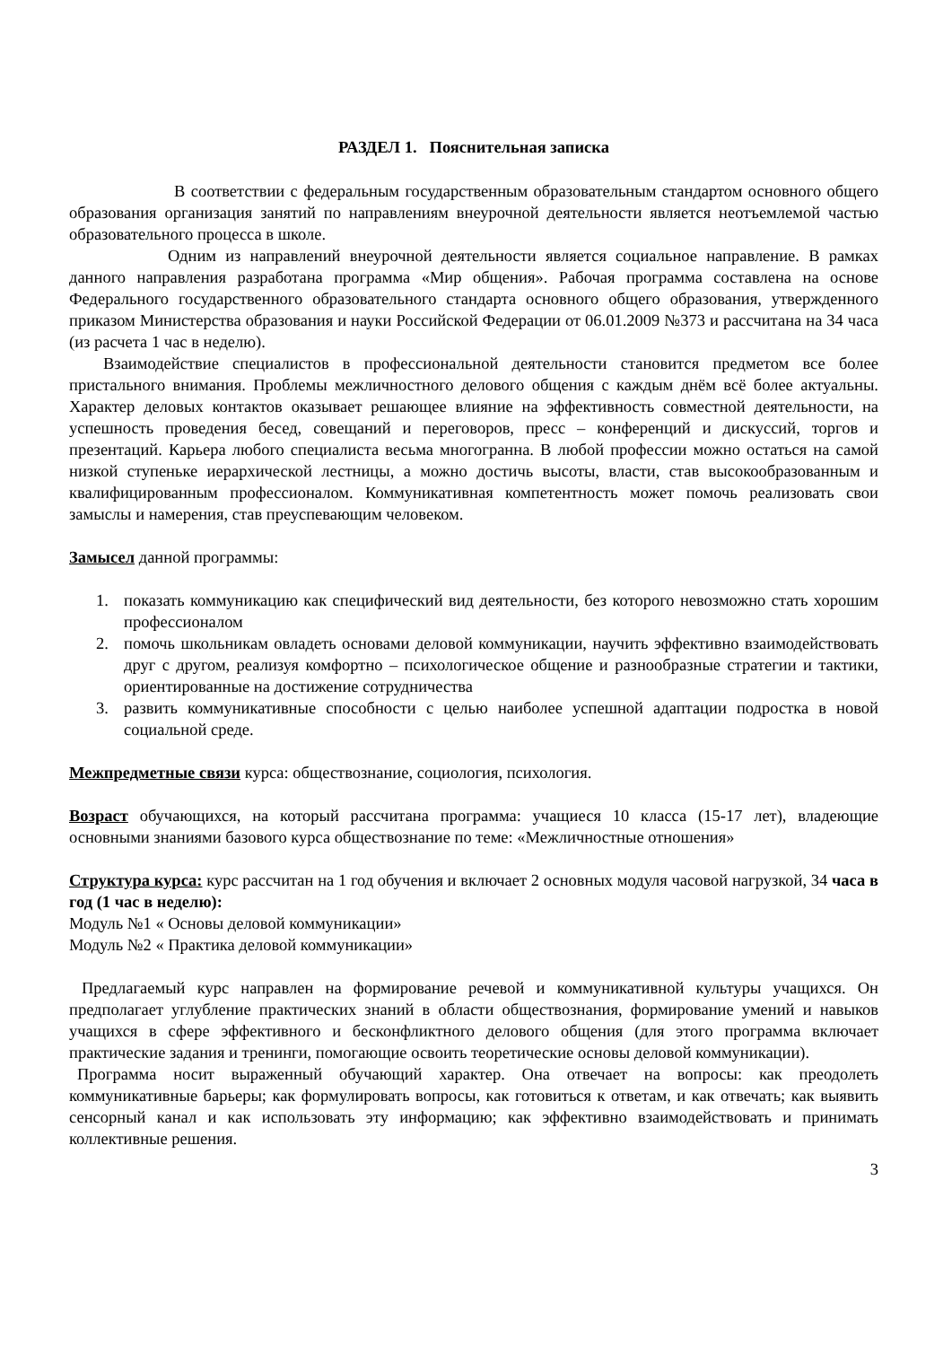РАЗДЕЛ 1. Пояснительная записка
В соответствии с федеральным государственным образовательным стандартом основного общего образования организация занятий по направлениям внеурочной деятельности является неотъемлемой частью образовательного процесса в школе.
Одним из направлений внеурочной деятельности является социальное направление. В рамках данного направления разработана программа «Мир общения». Рабочая программа составлена на основе Федерального государственного образовательного стандарта основного общего образования, утвержденного приказом Министерства образования и науки Российской Федерации от 06.01.2009 №373 и рассчитана на 34 часа (из расчета 1 час в неделю).
Взаимодействие специалистов в профессиональной деятельности становится предметом все более пристального внимания. Проблемы межличностного делового общения с каждым днём всё более актуальны. Характер деловых контактов оказывает решающее влияние на эффективность совместной деятельности, на успешность проведения бесед, совещаний и переговоров, пресс – конференций и дискуссий, торгов и презентаций. Карьера любого специалиста весьма многогранна. В любой профессии можно остаться на самой низкой ступеньке иерархической лестницы, а можно достичь высоты, власти, став высокообразованным и квалифицированным профессионалом. Коммуникативная компетентность может помочь реализовать свои замыслы и намерения, став преуспевающим человеком.
Замысел данной программы:
1. показать коммуникацию как специфический вид деятельности, без которого невозможно стать хорошим профессионалом
2. помочь школьникам овладеть основами деловой коммуникации, научить эффективно взаимодействовать друг с другом, реализуя комфортно – психологическое общение и разнообразные стратегии и тактики, ориентированные на достижение сотрудничества
3. развить коммуникативные способности с целью наиболее успешной адаптации подростка в новой социальной среде.
Межпредметные связи курса: обществознание, социология, психология.
Возраст обучающихся, на который рассчитана программа: учащиеся 10 класса (15-17 лет), владеющие основными знаниями базового курса обществознание по теме: «Межличностные отношения»
Структура курса: курс рассчитан на 1 год обучения и включает 2 основных модуля часовой нагрузкой, 34 часа в год (1 час в неделю):
Модуль №1 « Основы деловой коммуникации»
Модуль №2 « Практика деловой коммуникации»
Предлагаемый курс направлен на формирование речевой и коммуникативной культуры учащихся. Он предполагает углубление практических знаний в области обществознания, формирование умений и навыков учащихся в сфере эффективного и бесконфликтного делового общения (для этого программа включает практические задания и тренинги, помогающие освоить теоретические основы деловой коммуникации).
Программа носит выраженный обучающий характер. Она отвечает на вопросы: как преодолеть коммуникативные барьеры; как формулировать вопросы, как готовиться к ответам, и как отвечать; как выявить сенсорный канал и как использовать эту информацию; как эффективно взаимодействовать и принимать коллективные решения.
3